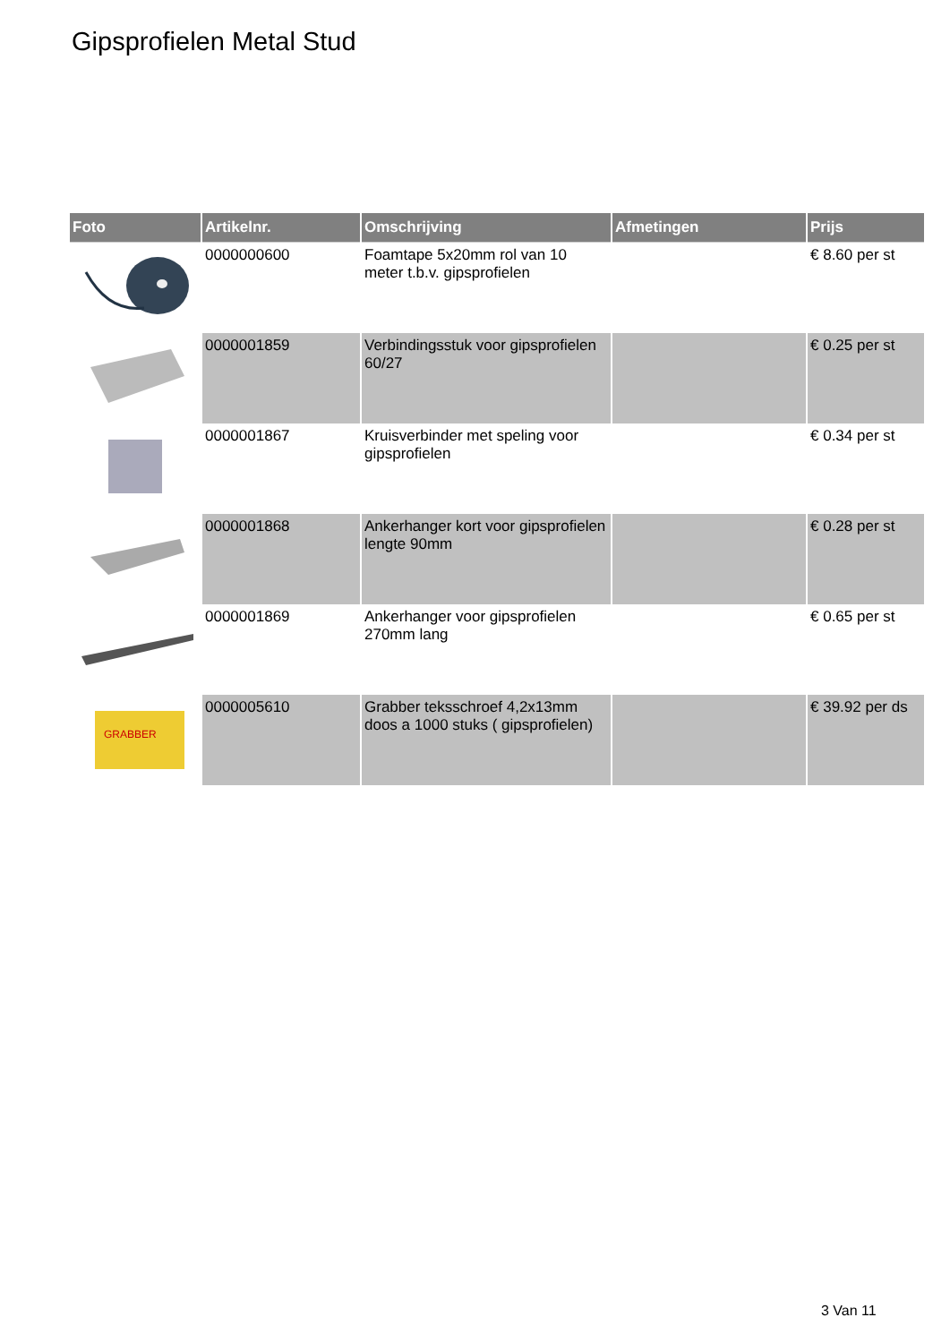Gipsprofielen Metal Stud
| Foto | Artikelnr. | Omschrijving | Afmetingen | Prijs |
| --- | --- | --- | --- | --- |
| | 0000000600 | Foamtape 5x20mm rol van 10 meter t.b.v. gipsprofielen | | € 8.60 per st |
| | 0000001859 | Verbindingsstuk voor gipsprofielen 60/27 | | € 0.25 per st |
| | 0000001867 | Kruisverbinder met speling voor gipsprofielen | | € 0.34 per st |
| | 0000001868 | Ankerhanger kort voor gipsprofielen lengte 90mm | | € 0.28 per st |
| | 0000001869 | Ankerhanger voor gipsprofielen 270mm lang | | € 0.65 per st |
| GRABBER | 0000005610 | Grabber teksschroef 4,2x13mm doos a 1000 stuks ( gipsprofielen) | | € 39.92 per ds |
3 Van 11